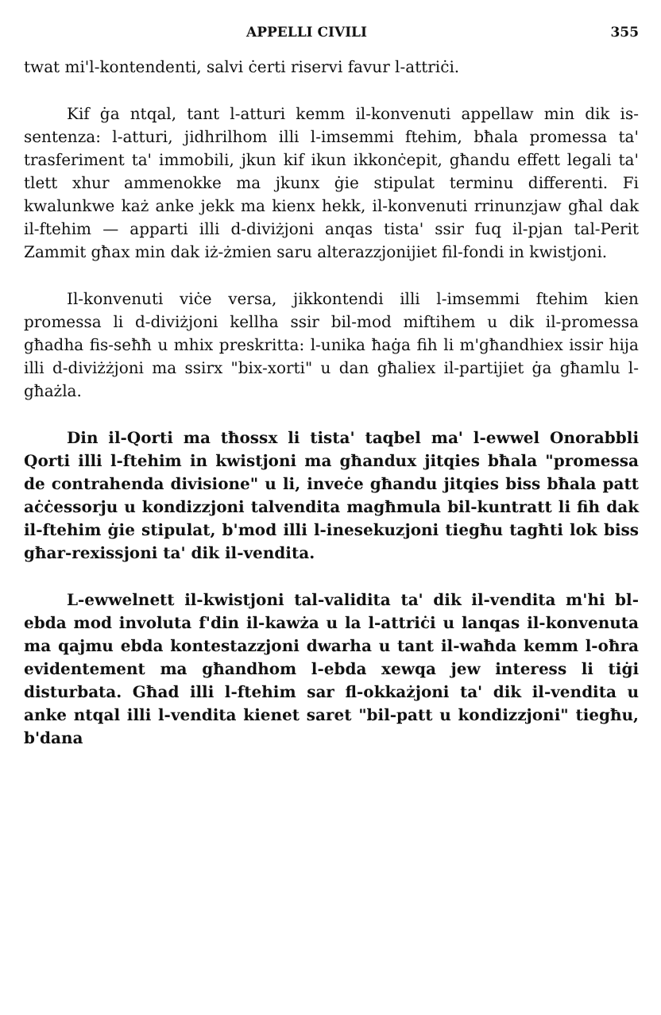APPELLI CIVILI 355
twat mi'l-kontendenti, salvi ċerti riservi favur l-attriċi.
Kif ġa ntqal, tant l-atturi kemm il-konvenuti appellaw min dik is-sentenza: l-atturi, jidhrilhom illi l-imsemmi ftehim, bħala promessa ta' trasferiment ta' immobili, jkun kif ikun ikkonċepit, għandu effett legali ta' tlett xhur ammenokke ma jkunx ġie stipulat terminu differenti. Fi kwalunkwe każ anke jekk ma kienx hekk, il-konvenuti rrinunzjaw għal dak il-ftehim — apparti illi d-diviżjoni anqas tista' ssir fuq il-pjan tal-Perit Zammit għax min dak iż-żmien saru alterazzjonijiet fil-fondi in kwistjoni.
Il-konvenuti viċe versa, jikkontendi illi l-imsemmi ftehim kien promessa li d-diviżjoni kellha ssir bil-mod miftihem u dik il-promessa għadha fis-seħħ u mhix preskritta: l-unika ħaġa fih li m'għandhiex issir hija illi d-diviżżjoni ma ssirx "bix-xorti" u dan għaliex il-partijiet ġa għamlu l-għażla.
Din il-Qorti ma tħossx li tista' taqbel ma' l-ewwel Onorabbli Qorti illi l-ftehim in kwistjoni ma għandux jitqies bħala "promessa de contrahenda divisione" u li, inveċe għandu jitqies biss bħala patt aċċessorju u kondizzjoni talvendita magħmula bil-kuntratt li fih dak il-ftehim ġie stipulat, b'mod illi l-inesekuzjoni tiegħu tagħti lok biss għar-rexissjoni ta' dik il-vendita.
L-ewwelnett il-kwistjoni tal-validita ta' dik il-vendita m'hi bl-ebda mod involuta f'din il-kawża u la l-attriċi u lanqas il-konvenuta ma qajmu ebda kontestazzjoni dwarha u tant il-waħda kemm l-oħra evidentement ma għandhom l-ebda xewqa jew interess li tiġi disturbata. Għad illi l-ftehim sar fl-okkażjoni ta' dik il-vendita u anke ntqal illi l-vendita kienet saret "bil-patt u kondizzjoni" tiegħu, b'dana